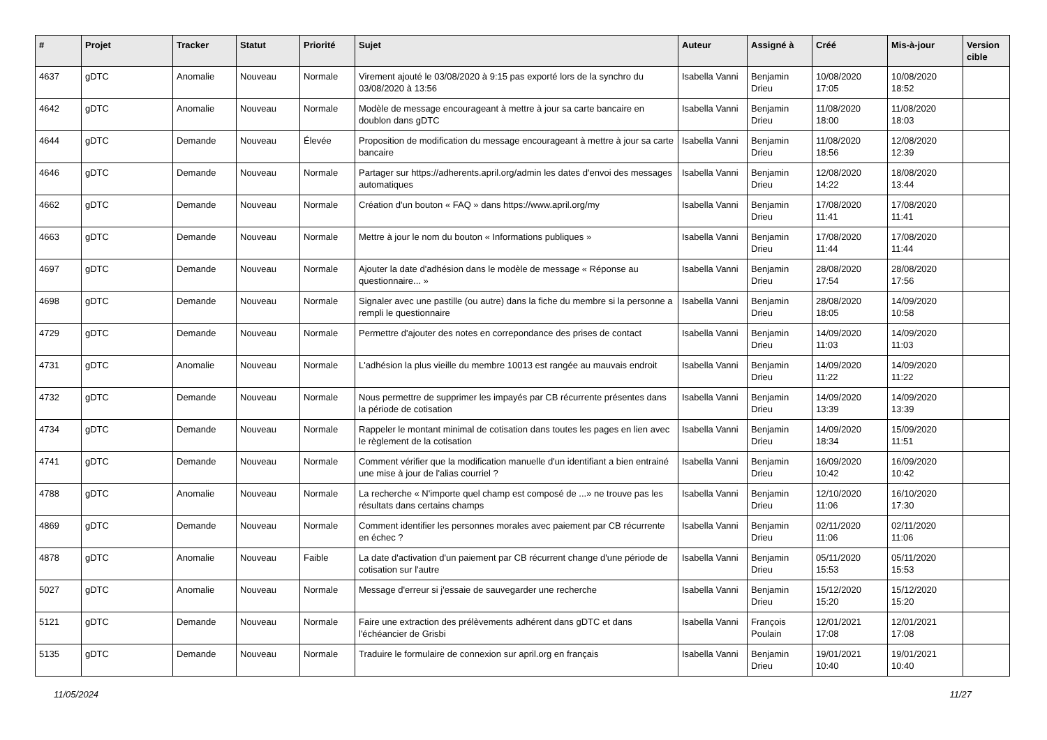| # | Projet | Tracker | Statut | Priorité | Sujet | Auteur | Assigné à | Créé | Mis-à-jour | Version cible |
| --- | --- | --- | --- | --- | --- | --- | --- | --- | --- | --- |
| 4637 | gDTC | Anomalie | Nouveau | Normale | Virement ajouté le 03/08/2020 à 9:15 pas exporté lors de la synchro du 03/08/2020 à 13:56 | Isabella Vanni | Benjamin Drieu | 10/08/2020 17:05 | 10/08/2020 18:52 | |
| 4642 | gDTC | Anomalie | Nouveau | Normale | Modèle de message encourageant à mettre à jour sa carte bancaire en doublon dans gDTC | Isabella Vanni | Benjamin Drieu | 11/08/2020 18:00 | 11/08/2020 18:03 | |
| 4644 | gDTC | Demande | Nouveau | Élevée | Proposition de modification du message encourageant à mettre à jour sa carte bancaire | Isabella Vanni | Benjamin Drieu | 11/08/2020 18:56 | 12/08/2020 12:39 | |
| 4646 | gDTC | Demande | Nouveau | Normale | Partager sur https://adherents.april.org/admin les dates d'envoi des messages automatiques | Isabella Vanni | Benjamin Drieu | 12/08/2020 14:22 | 18/08/2020 13:44 | |
| 4662 | gDTC | Demande | Nouveau | Normale | Création d'un bouton « FAQ » dans https://www.april.org/my | Isabella Vanni | Benjamin Drieu | 17/08/2020 11:41 | 17/08/2020 11:41 | |
| 4663 | gDTC | Demande | Nouveau | Normale | Mettre à jour le nom du bouton « Informations publiques » | Isabella Vanni | Benjamin Drieu | 17/08/2020 11:44 | 17/08/2020 11:44 | |
| 4697 | gDTC | Demande | Nouveau | Normale | Ajouter la date d'adhésion dans le modèle de message « Réponse au questionnaire... » | Isabella Vanni | Benjamin Drieu | 28/08/2020 17:54 | 28/08/2020 17:56 | |
| 4698 | gDTC | Demande | Nouveau | Normale | Signaler avec une pastille (ou autre) dans la fiche du membre si la personne a rempli le questionnaire | Isabella Vanni | Benjamin Drieu | 28/08/2020 18:05 | 14/09/2020 10:58 | |
| 4729 | gDTC | Demande | Nouveau | Normale | Permettre d'ajouter des notes en correpondance des prises de contact | Isabella Vanni | Benjamin Drieu | 14/09/2020 11:03 | 14/09/2020 11:03 | |
| 4731 | gDTC | Anomalie | Nouveau | Normale | L'adhésion la plus vieille du membre 10013 est rangée au mauvais endroit | Isabella Vanni | Benjamin Drieu | 14/09/2020 11:22 | 14/09/2020 11:22 | |
| 4732 | gDTC | Demande | Nouveau | Normale | Nous permettre de supprimer les impayés par CB récurrente présentes dans la période de cotisation | Isabella Vanni | Benjamin Drieu | 14/09/2020 13:39 | 14/09/2020 13:39 | |
| 4734 | gDTC | Demande | Nouveau | Normale | Rappeler le montant minimal de cotisation dans toutes les pages en lien avec le règlement de la cotisation | Isabella Vanni | Benjamin Drieu | 14/09/2020 18:34 | 15/09/2020 11:51 | |
| 4741 | gDTC | Demande | Nouveau | Normale | Comment vérifier que la modification manuelle d'un identifiant a bien entrainé une mise à jour de l'alias courriel ? | Isabella Vanni | Benjamin Drieu | 16/09/2020 10:42 | 16/09/2020 10:42 | |
| 4788 | gDTC | Anomalie | Nouveau | Normale | La recherche « N'importe quel champ est composé de ...» ne trouve pas les résultats dans certains champs | Isabella Vanni | Benjamin Drieu | 12/10/2020 11:06 | 16/10/2020 17:30 | |
| 4869 | gDTC | Demande | Nouveau | Normale | Comment identifier les personnes morales avec paiement par CB récurrente en échec ? | Isabella Vanni | Benjamin Drieu | 02/11/2020 11:06 | 02/11/2020 11:06 | |
| 4878 | gDTC | Anomalie | Nouveau | Faible | La date d'activation d'un paiement par CB récurrent change d'une période de cotisation sur l'autre | Isabella Vanni | Benjamin Drieu | 05/11/2020 15:53 | 05/11/2020 15:53 | |
| 5027 | gDTC | Anomalie | Nouveau | Normale | Message d'erreur si j'essaie de sauvegarder une recherche | Isabella Vanni | Benjamin Drieu | 15/12/2020 15:20 | 15/12/2020 15:20 | |
| 5121 | gDTC | Demande | Nouveau | Normale | Faire une extraction des prélèvements adhérent dans gDTC et dans l'échéancier de Grisbi | Isabella Vanni | François Poulain | 12/01/2021 17:08 | 12/01/2021 17:08 | |
| 5135 | gDTC | Demande | Nouveau | Normale | Traduire le formulaire de connexion sur april.org en français | Isabella Vanni | Benjamin Drieu | 19/01/2021 10:40 | 19/01/2021 10:40 | |
11/05/2024 11/27